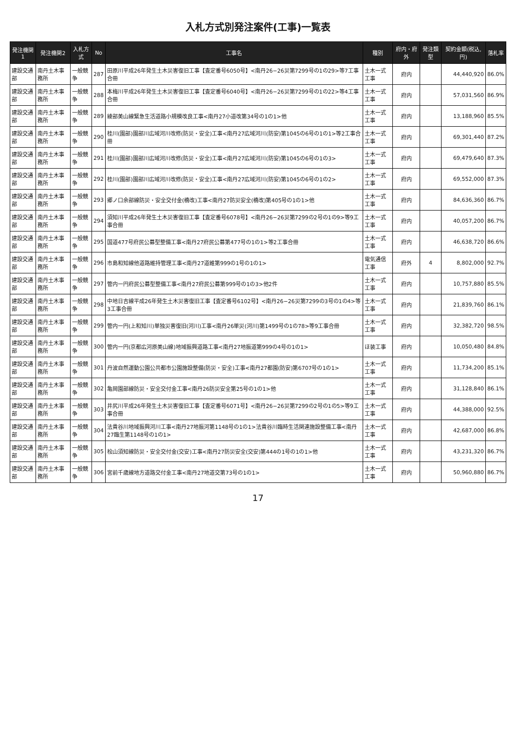入札方式別発注案件(工事)一覧表
| 発注機関1 | 発注機関2 | 入札方式 | No | 工事名 | 種別 | 府内・府外 | 発注類型 | 契約金額(税込,円) | 落札率 |
| --- | --- | --- | --- | --- | --- | --- | --- | --- | --- |
| 建設交通部 | 南丹土木事務所 | 一般競争 | 287 | 田原川平成26年発生土木災害復旧工事【査定番号6050号】<南丹26−26災第7299号の1の29>等7工事合冊 | 土木一式工事 | 府内 | | 44,440,920 | 86.0% |
| 建設交通部 | 南丹土木事務所 | 一般競争 | 288 | 本梅川平成26年発生土木災害復旧工事【査定番号6040号】<南丹26−26災第7299号の1の22>等4工事合冊 | 土木一式工事 | 府内 | | 57,031,560 | 86.9% |
| 建設交通部 | 南丹土木事務所 | 一般競争 | 289 | 綾部美山線緊急生活道路小規模改良工事<南丹27小道改第34号の1の1>他 | 土木一式工事 | 府内 | | 13,188,960 | 85.5% |
| 建設交通部 | 南丹土木事務所 | 一般競争 | 290 | 桂川(園部)園部川広域河川改修(防災・安全)工事<南丹27広域河川(防安)第1045の6号の1の1>等2工事合冊 | 土木一式工事 | 府内 | | 69,301,440 | 87.2% |
| 建設交通部 | 南丹土木事務所 | 一般競争 | 291 | 桂川(園部)園部川広域河川改修(防災・安全)工事<南丹27広域河川(防安)第1045の6号の1の3> | 土木一式工事 | 府内 | | 69,479,640 | 87.3% |
| 建設交通部 | 南丹土木事務所 | 一般競争 | 292 | 桂川(園部)園部川広域河川改修(防災・安全)工事<南丹27広域河川(防安)第1045の6号の1の2> | 土木一式工事 | 府内 | | 69,552,000 | 87.3% |
| 建設交通部 | 南丹土木事務所 | 一般競争 | 293 | 郷ノ口余部線防災・安全交付金(橋改)工事<南丹27防災安全(橋改)第405号の1の1>他 | 土木一式工事 | 府内 | | 84,636,360 | 86.7% |
| 建設交通部 | 南丹土木事務所 | 一般競争 | 294 | 須知川平成26年発生土木災害復旧工事【査定番号6078号】<南丹26−26災第7299の2号の1の9>等9工事合冊 | 土木一式工事 | 府内 | | 40,057,200 | 86.7% |
| 建設交通部 | 南丹土木事務所 | 一般競争 | 295 | 国道477号府民公募型整備工事<南丹27府民公募第477号の1の1>等2工事合冊 | 土木一式工事 | 府内 | | 46,638,720 | 86.6% |
| 建設交通部 | 南丹土木事務所 | 一般競争 | 296 | 市島和知線他道路維持管理工事<南丹27道維第999の1号の1の1> | 電気通信工事 | 府外 | 4 | 8,802,000 | 92.7% |
| 建設交通部 | 南丹土木事務所 | 一般競争 | 297 | 管内一円府民公募型整備工事<南丹27府民公募第999号の1の3>他2件 | 土木一式工事 | 府内 | | 10,757,880 | 85.5% |
| 建設交通部 | 南丹土木事務所 | 一般競争 | 298 | 中地日吉線平成26年発生土木災害復旧工事【査定番号6102号】<南丹26−26災第7299の3号の1の4>等3工事合冊 | 土木一式工事 | 府内 | | 21,839,760 | 86.1% |
| 建設交通部 | 南丹土木事務所 | 一般競争 | 299 | 管内一円(上和知川)単独災害復旧(河川)工事<南丹26単災(河川)第1499号の1の78>等9工事合冊 | 土木一式工事 | 府内 | | 32,382,720 | 98.5% |
| 建設交通部 | 南丹土木事務所 | 一般競争 | 300 | 管内一円(京都広河原美山線)地域振興道路工事<南丹27地振道第999の4号の1の1> | ほ装工事 | 府内 | | 10,050,480 | 84.8% |
| 建設交通部 | 南丹土木事務所 | 一般競争 | 301 | 丹波自然運動公園公共都市公園施設整備(防災・安全)工事<南丹27都園(防安)第6707号の1の1> | 土木一式工事 | 府内 | | 11,734,200 | 85.1% |
| 建設交通部 | 南丹土木事務所 | 一般競争 | 302 | 亀岡園部線防災・安全交付金工事<南丹26防災安全第25号の1の1>他 | 土木一式工事 | 府内 | | 31,128,840 | 86.1% |
| 建設交通部 | 南丹土木事務所 | 一般競争 | 303 | 井尻川平成26年発生土木災害復旧工事【査定番号6071号】<南丹26−26災第7299の2号の1の5>等9工事合冊 | 土木一式工事 | 府内 | | 44,388,000 | 92.5% |
| 建設交通部 | 南丹土木事務所 | 一般競争 | 304 | 法貴谷川地域振興河川工事<南丹27地振河第1148号の1の1>法貴谷川臨時生活関連施設整備工事<南丹27臨生第1148号の1の1> | 土木一式工事 | 府内 | | 42,687,000 | 86.8% |
| 建設交通部 | 南丹土木事務所 | 一般競争 | 305 | 桧山須知線防災・安全交付金(交安)工事<南丹27防災安全(交安)第444の1号の1の1>他 | 土木一式工事 | 府内 | | 43,231,320 | 86.7% |
| 建設交通部 | 南丹土木事務所 | 一般競争 | 306 | 宮前千歳線地方道路交付金工事<南丹27地道交第73号の1の1> | 土木一式工事 | 府内 | | 50,960,880 | 86.7% |
17